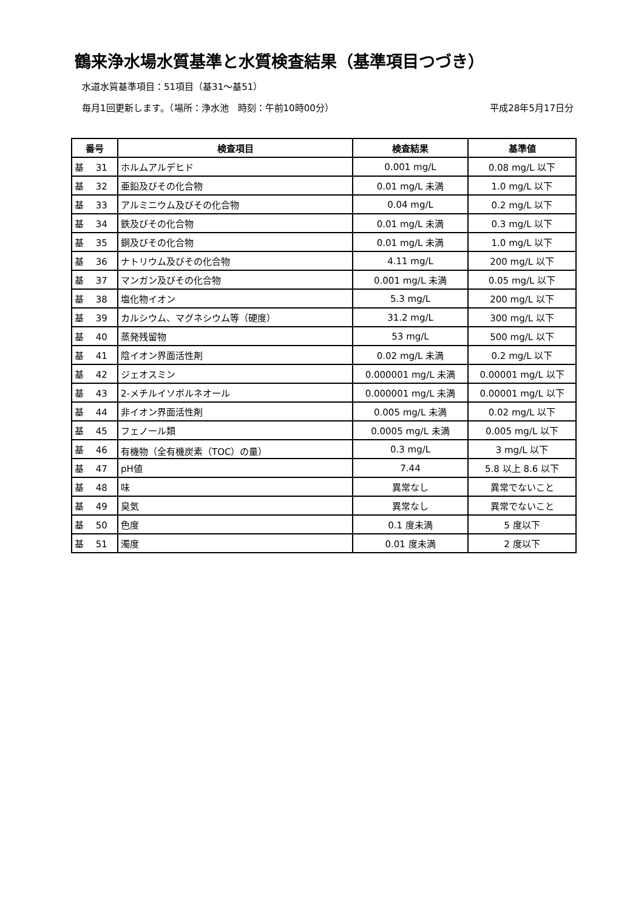鶴来浄水場水質基準と水質検査結果（基準項目つづき）
水道水質基準項目：51項目（基31～基51）
毎月1回更新します。（場所：浄水池　時刻：午前10時00分） 平成28年5月17日分
| 番号 | 検査項目 | 検査結果 | 基準値 |
| --- | --- | --- | --- |
| 基 31 | ホルムアルデヒド | 0.001 mg/L | 0.08 mg/L 以下 |
| 基 32 | 亜鉛及びその化合物 | 0.01 mg/L 未満 | 1.0 mg/L 以下 |
| 基 33 | アルミニウム及びその化合物 | 0.04 mg/L | 0.2 mg/L 以下 |
| 基 34 | 鉄及びその化合物 | 0.01 mg/L 未満 | 0.3 mg/L 以下 |
| 基 35 | 銅及びその化合物 | 0.01 mg/L 未満 | 1.0 mg/L 以下 |
| 基 36 | ナトリウム及びその化合物 | 4.11 mg/L | 200 mg/L 以下 |
| 基 37 | マンガン及びその化合物 | 0.001 mg/L 未満 | 0.05 mg/L 以下 |
| 基 38 | 塩化物イオン | 5.3 mg/L | 200 mg/L 以下 |
| 基 39 | カルシウム、マグネシウム等（硬度） | 31.2 mg/L | 300 mg/L 以下 |
| 基 40 | 蒸発残留物 | 53 mg/L | 500 mg/L 以下 |
| 基 41 | 陰イオン界面活性剤 | 0.02 mg/L 未満 | 0.2 mg/L 以下 |
| 基 42 | ジェオスミン | 0.000001 mg/L 未満 | 0.00001 mg/L 以下 |
| 基 43 | 2-メチルイソボルネオール | 0.000001 mg/L 未満 | 0.00001 mg/L 以下 |
| 基 44 | 非イオン界面活性剤 | 0.005 mg/L 未満 | 0.02 mg/L 以下 |
| 基 45 | フェノール類 | 0.0005 mg/L 未満 | 0.005 mg/L 以下 |
| 基 46 | 有機物（全有機炭素（TOC）の量） | 0.3 mg/L | 3 mg/L 以下 |
| 基 47 | pH値 | 7.44 | 5.8 以上 8.6 以下 |
| 基 48 | 味 | 異常なし | 異常でないこと |
| 基 49 | 臭気 | 異常なし | 異常でないこと |
| 基 50 | 色度 | 0.1 度未満 | 5 度以下 |
| 基 51 | 濁度 | 0.01 度未満 | 2 度以下 |